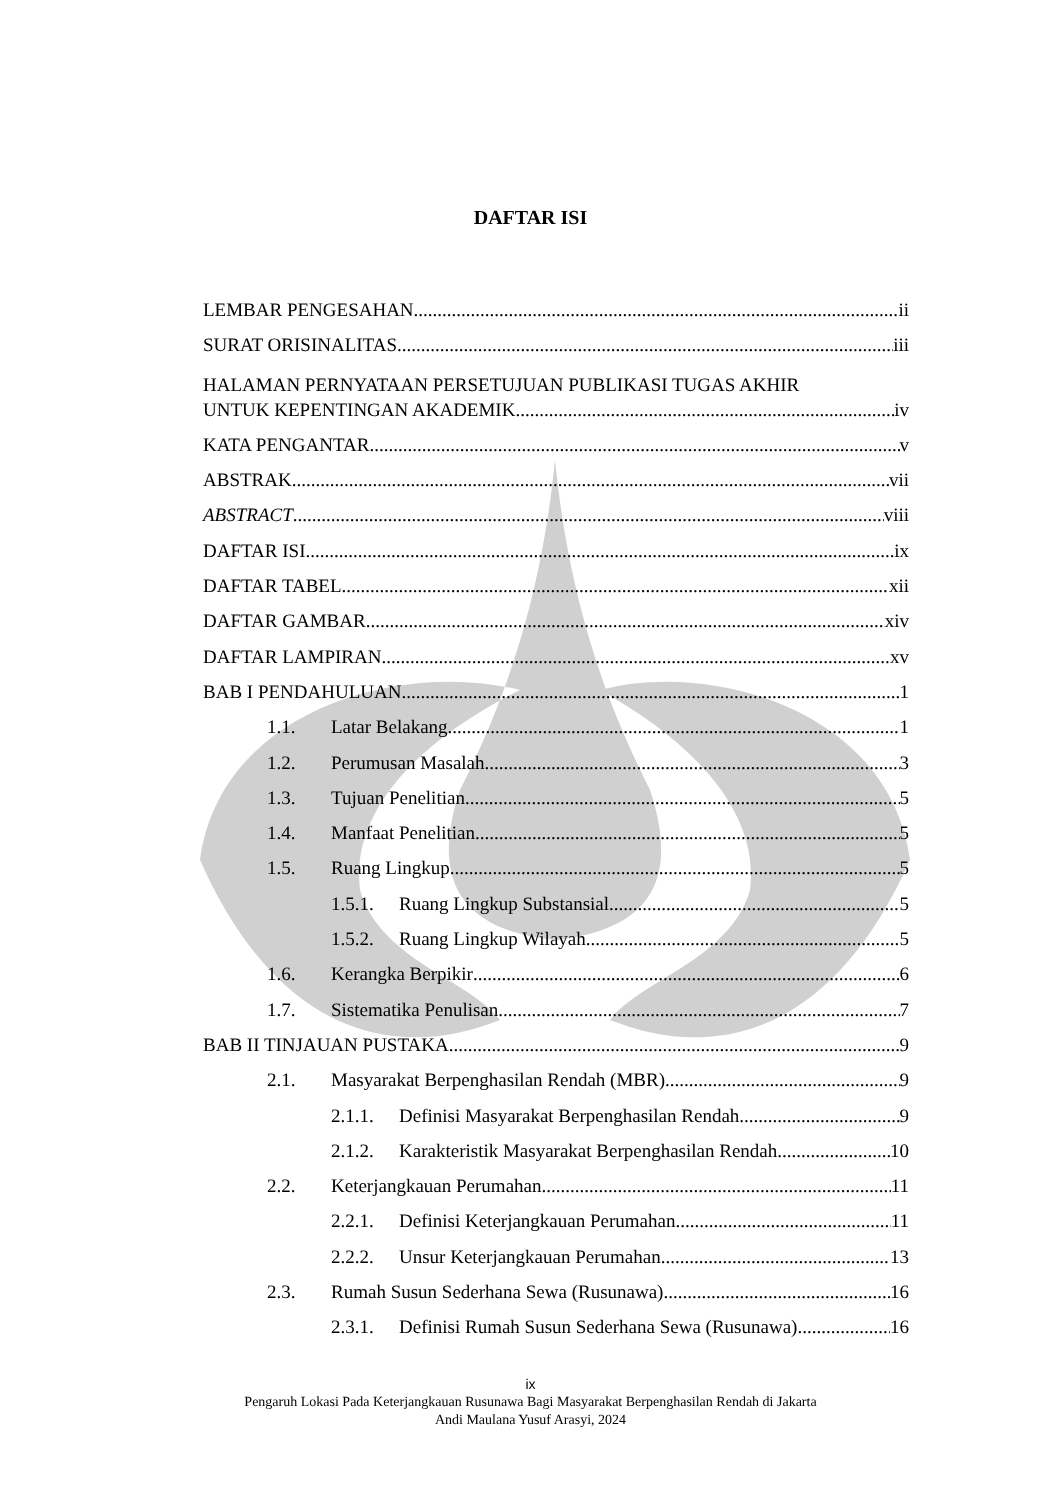DAFTAR ISI
LEMBAR PENGESAHAN ii
SURAT ORISINALITAS iii
HALAMAN PERNYATAAN PERSETUJUAN PUBLIKASI TUGAS AKHIR
UNTUK KEPENTINGAN AKADEMIK iv
KATA PENGANTAR v
ABSTRAK vii
ABSTRACT viii
DAFTAR ISI ix
DAFTAR TABEL xii
DAFTAR GAMBAR xiv
DAFTAR LAMPIRAN xv
BAB I PENDAHULUAN 1
1.1. Latar Belakang 1
1.2. Perumusan Masalah 3
1.3. Tujuan Penelitian 5
1.4. Manfaat Penelitian 5
1.5. Ruang Lingkup 5
1.5.1. Ruang Lingkup Substansial 5
1.5.2. Ruang Lingkup Wilayah 5
1.6. Kerangka Berpikir 6
1.7. Sistematika Penulisan 7
BAB II TINJAUAN PUSTAKA 9
2.1. Masyarakat Berpenghasilan Rendah (MBR) 9
2.1.1. Definisi Masyarakat Berpenghasilan Rendah 9
2.1.2. Karakteristik Masyarakat Berpenghasilan Rendah 10
2.2. Keterjangkauan Perumahan 11
2.2.1. Definisi Keterjangkauan Perumahan 11
2.2.2. Unsur Keterjangkauan Perumahan 13
2.3. Rumah Susun Sederhana Sewa (Rusunawa) 16
2.3.1. Definisi Rumah Susun Sederhana Sewa (Rusunawa) 16
ix
Pengaruh Lokasi Pada Keterjangkauan Rusunawa Bagi Masyarakat Berpenghasilan Rendah di Jakarta
Andi Maulana Yusuf Arasyi, 2024